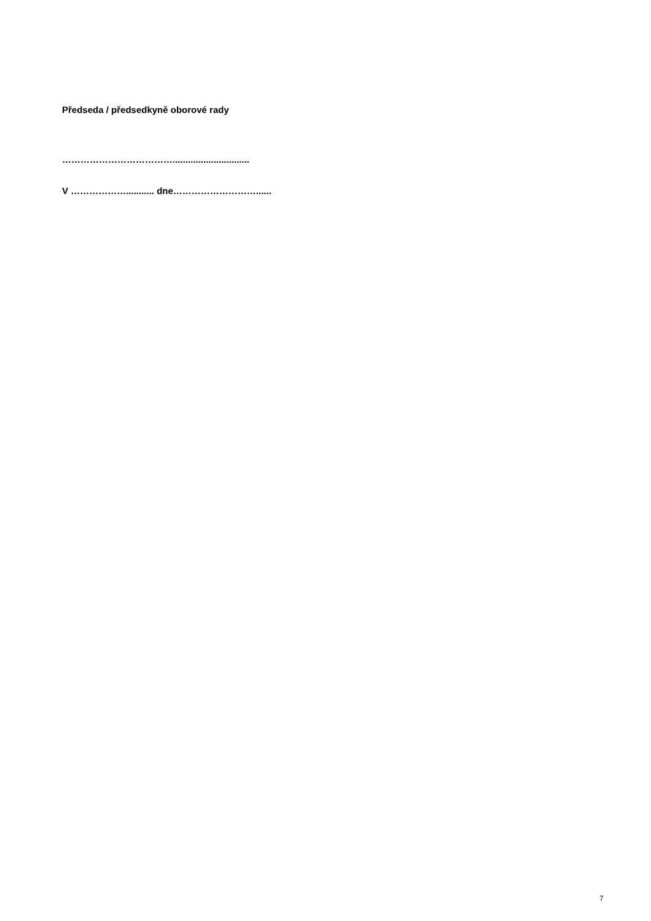Předseda / předsedkyně oborové rady
………………………………..............................
V ………………........... dne………………………......
7